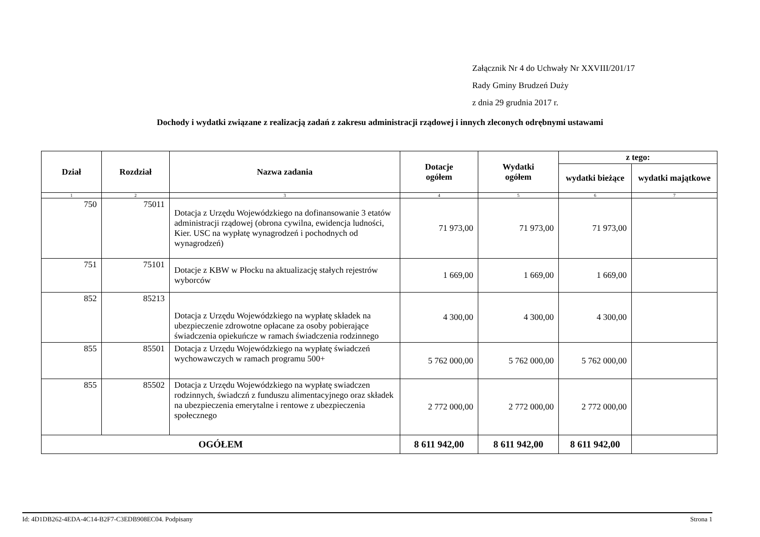Załącznik Nr 4 do Uchwały Nr XXVIII/201/17
Rady Gminy Brudzeń Duży
z dnia 29 grudnia 2017 r.
Dochody i wydatki związane z realizacją zadań z zakresu administracji rządowej i innych zleconych odrębnymi ustawami
| Dział | Rozdział | Nazwa zadania | Dotacje ogółem | Wydatki ogółem | z tego: | |
| --- | --- | --- | --- | --- | --- | --- |
| | | | | | wydatki bieżące | wydatki majątkowe |
| 1 | 2 | 3 | 4 | 5 | 6 | 7 |
| 750 | 75011 | Dotacja z Urzędu Wojewódzkiego na dofinansowanie 3 etatów administracji rządowej (obrona cywilna, ewidencja ludności, Kier. USC na wypłatę wynagrodzeń i pochodnych od wynagrodzeń) | 71 973,00 | 71 973,00 | 71 973,00 | |
| 751 | 75101 | Dotacje z KBW w Płocku na aktualizację stałych rejestrów wyborców | 1 669,00 | 1 669,00 | 1 669,00 | |
| 852 | 85213 | Dotacja z Urzędu Wojewódzkiego na wypłatę składek na ubezpieczenie zdrowotne opłacane za osoby pobierające świadczenia opiekuńcze w ramach świadczenia rodzinnego | 4 300,00 | 4 300,00 | 4 300,00 | |
| 855 | 85501 | Dotacja z Urzędu Wojewódzkiego na wypłatę świadczeń wychowawczych w ramach programu 500+ | 5 762 000,00 | 5 762 000,00 | 5 762 000,00 | |
| 855 | 85502 | Dotacja z Urzędu Wojewódzkiego na wypłatę swiadczen rodzinnych, świadczń z funduszu alimentacyjnego oraz składek na ubezpieczenia emerytalne i rentowe z ubezpieczenia społecznego | 2 772 000,00 | 2 772 000,00 | 2 772 000,00 | |
| OGÓŁEM | | | 8 611 942,00 | 8 611 942,00 | 8 611 942,00 | |
Id: 4D1DB262-4EDA-4C14-B2F7-C3EDB908EC04. Podpisany Strona 1